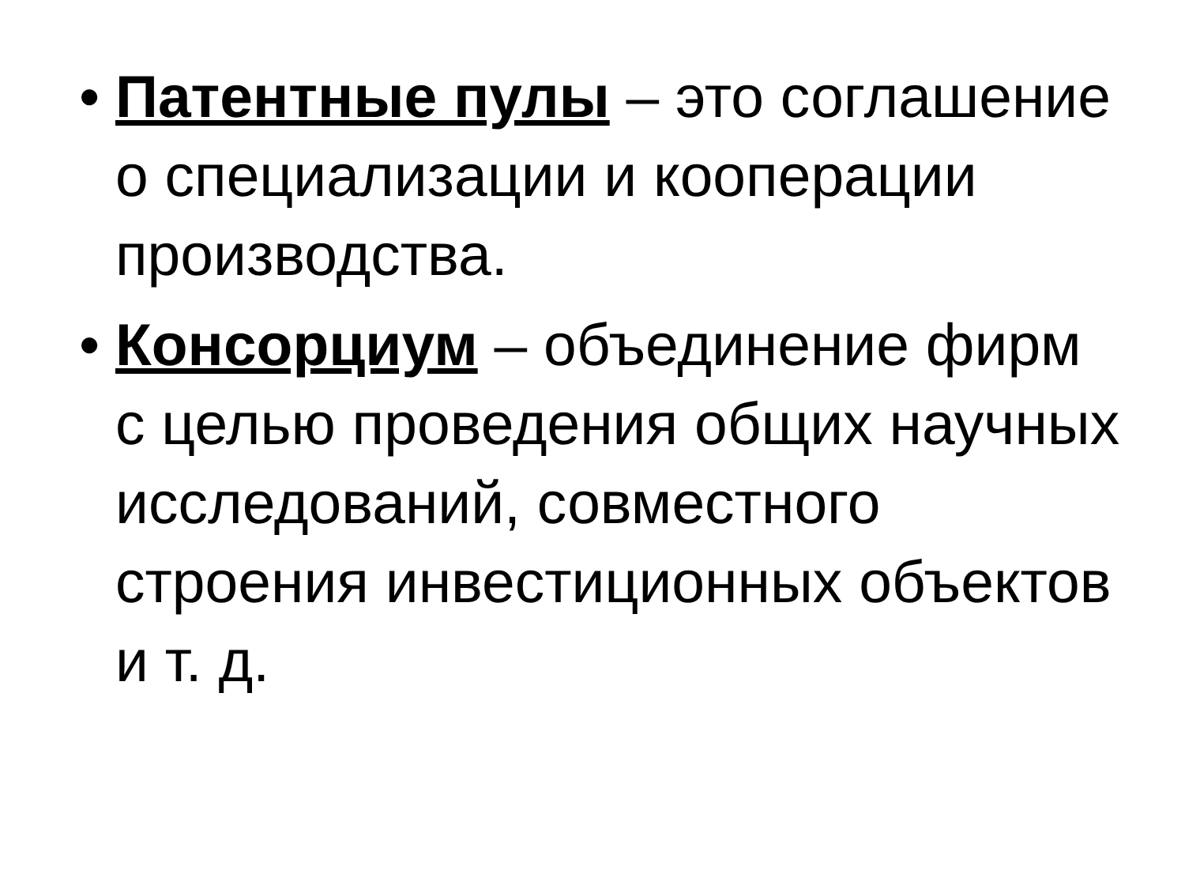• Патентные пулы – это соглашение о специализации и кооперации производства.
• Консорциум – объединение фирм с целью проведения общих научных исследований, совместного строения инвестиционных объектов и т. д.